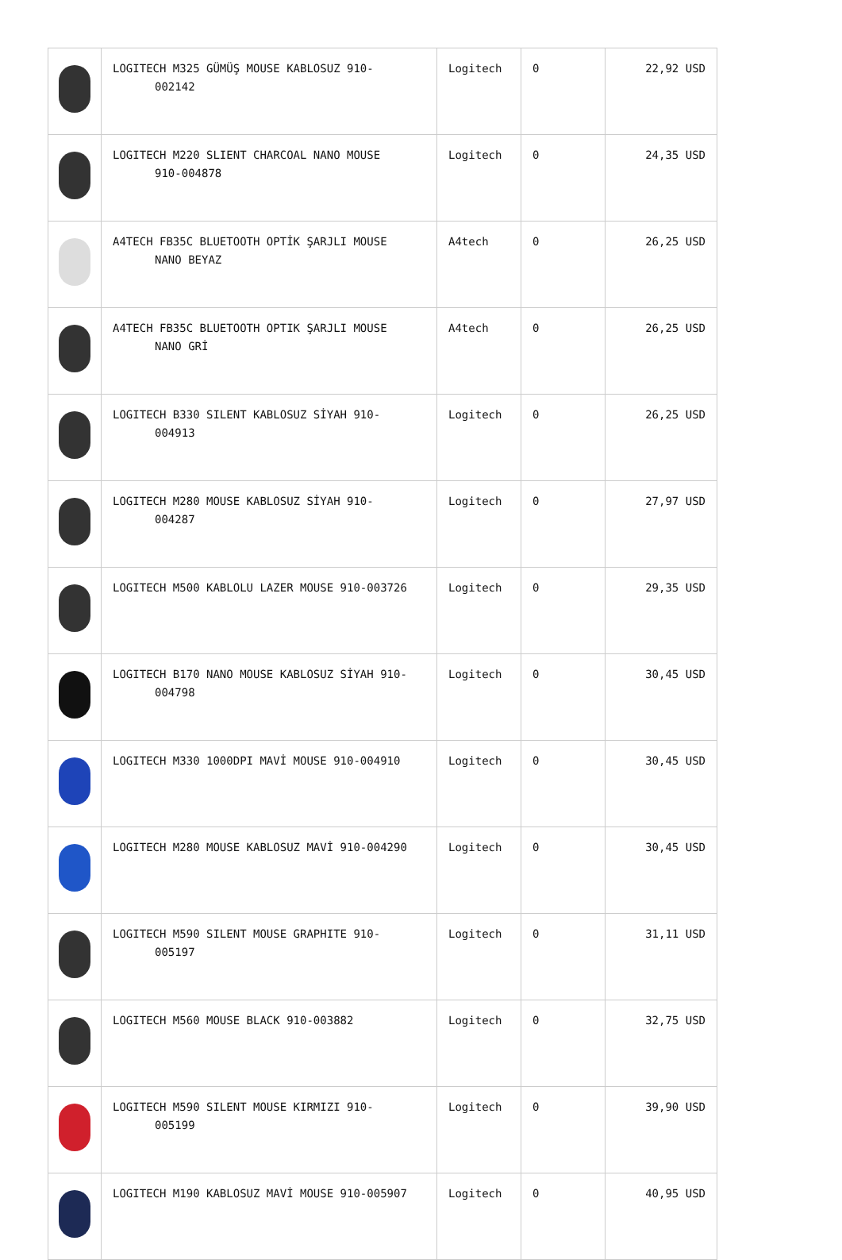| | LOGITECH M325 GÜMÜŞ MOUSE KABLOSUZ 910- 002142 | Logitech | 0 | 22,92 USD |
| | LOGITECH M220 SLIENT CHARCOAL NANO MOUSE 910-004878 | Logitech | 0 | 24,35 USD |
| | A4TECH FB35C BLUETOOTH OPTİK ŞARJLI MOUSE NANO BEYAZ | A4tech | 0 | 26,25 USD |
| | A4TECH FB35C BLUETOOTH OPTIK ŞARJLI MOUSE NANO GRİ | A4tech | 0 | 26,25 USD |
| | LOGITECH B330 SILENT KABLOSUZ SİYAH 910- 004913 | Logitech | 0 | 26,25 USD |
| | LOGITECH M280 MOUSE KABLOSUZ SİYAH 910- 004287 | Logitech | 0 | 27,97 USD |
| | LOGITECH M500 KABLOLU LAZER MOUSE 910-003726 | Logitech | 0 | 29,35 USD |
| | LOGITECH B170 NANO MOUSE KABLOSUZ SİYAH 910- 004798 | Logitech | 0 | 30,45 USD |
| | LOGITECH M330 1000DPI MAVİ MOUSE 910-004910 | Logitech | 0 | 30,45 USD |
| | LOGITECH M280 MOUSE KABLOSUZ MAVİ 910-004290 | Logitech | 0 | 30,45 USD |
| | LOGITECH M590 SILENT MOUSE GRAPHITE 910- 005197 | Logitech | 0 | 31,11 USD |
| | LOGITECH M560 MOUSE BLACK 910-003882 | Logitech | 0 | 32,75 USD |
| | LOGITECH M590 SILENT MOUSE KIRMIZI 910- 005199 | Logitech | 0 | 39,90 USD |
| | LOGITECH M190 KABLOSUZ MAVİ MOUSE 910-005907 | Logitech | 0 | 40,95 USD |